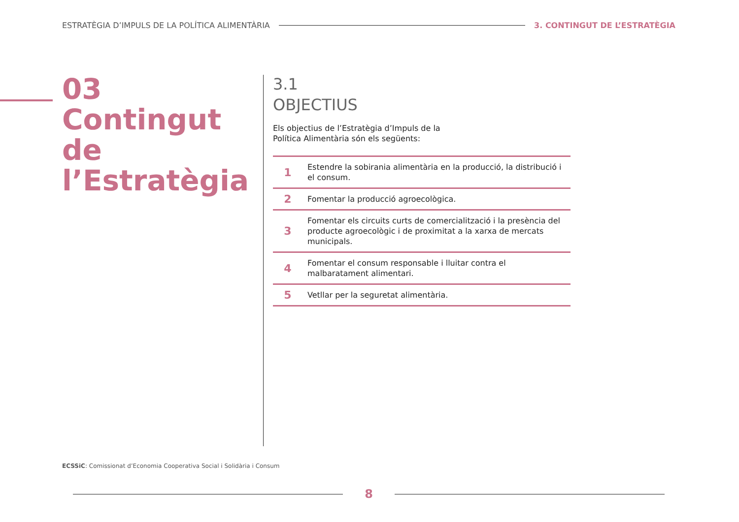ESTRATÈGIA D’IMPULS DE LA POLÍTICA ALIMENTÀRIA 3. CONTINGUT DE L’ESTRATÈGIA
03
Contingut de l’Estratègia
3.1
OBJECTIUS
Els objectius de l’Estratègia d’Impuls de la Política Alimentària són els següents:
| 1 | Estendre la sobirania alimentària en la producció, la distribució i el consum. |
| 2 | Fomentar la producció agroecològica. |
| 3 | Fomentar els circuits curts de comercialització i la presència del producte agroecològic i de proximitat a la xarxa de mercats municipals. |
| 4 | Fomentar el consum responsable i lluitar contra el malbaratament alimentari. |
| 5 | Vetllar per la seguretat alimentària. |
ECSSiC: Comissionat d’Economia Cooperativa Social i Solidària i Consum
8